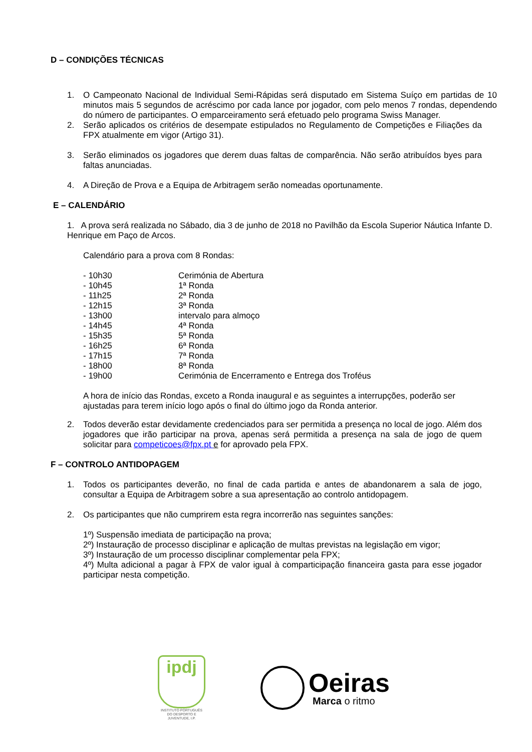D – CONDIÇÕES TÉCNICAS
1. O Campeonato Nacional de Individual Semi-Rápidas será disputado em Sistema Suíço em partidas de 10 minutos mais 5 segundos de acréscimo por cada lance por jogador, com pelo menos 7 rondas, dependendo do número de participantes. O emparceiramento será efetuado pelo programa Swiss Manager.
2. Serão aplicados os critérios de desempate estipulados no Regulamento de Competições e Filiações da FPX atualmente em vigor (Artigo 31).
3. Serão eliminados os jogadores que derem duas faltas de comparência. Não serão atribuídos byes para faltas anunciadas.
4. A Direção de Prova e a Equipa de Arbitragem serão nomeadas oportunamente.
E – CALENDÁRIO
1. A prova será realizada no Sábado, dia 3 de junho de 2018 no Pavilhão da Escola Superior Náutica Infante D. Henrique em Paço de Arcos.
Calendário para a prova com 8 Rondas:
| - 10h30 | Cerimónia de Abertura |
| - 10h45 | 1ª Ronda |
| - 11h25 | 2ª Ronda |
| - 12h15 | 3ª Ronda |
| - 13h00 | intervalo para almoço |
| - 14h45 | 4ª Ronda |
| - 15h35 | 5ª Ronda |
| - 16h25 | 6ª Ronda |
| - 17h15 | 7ª Ronda |
| - 18h00 | 8ª Ronda |
| - 19h00 | Cerimónia de Encerramento e Entrega dos Troféus |
A hora de início das Rondas, exceto a Ronda inaugural e as seguintes a interrupções, poderão ser ajustadas para terem início logo após o final do último jogo da Ronda anterior.
2. Todos deverão estar devidamente credenciados para ser permitida a presença no local de jogo. Além dos jogadores que irão participar na prova, apenas será permitida a presença na sala de jogo de quem solicitar para competicoes@fpx.pt e for aprovado pela FPX.
F – CONTROLO ANTIDOPAGEM
1. Todos os participantes deverão, no final de cada partida e antes de abandonarem a sala de jogo, consultar a Equipa de Arbitragem sobre a sua apresentação ao controlo antidopagem.
2. Os participantes que não cumprirem esta regra incorrerão nas seguintes sanções:
1º) Suspensão imediata de participação na prova;
2º) Instauração de processo disciplinar e aplicação de multas previstas na legislação em vigor;
3º) Instauração de um processo disciplinar complementar pela FPX;
4º) Multa adicional a pagar à FPX de valor igual à comparticipação financeira gasta para esse jogador participar nesta competição.
ipdj
INSTITUTO PORTUGUÊS DO DESPORTO E JUVENTUDE, I.P.
Oeiras
Marca o ritmo